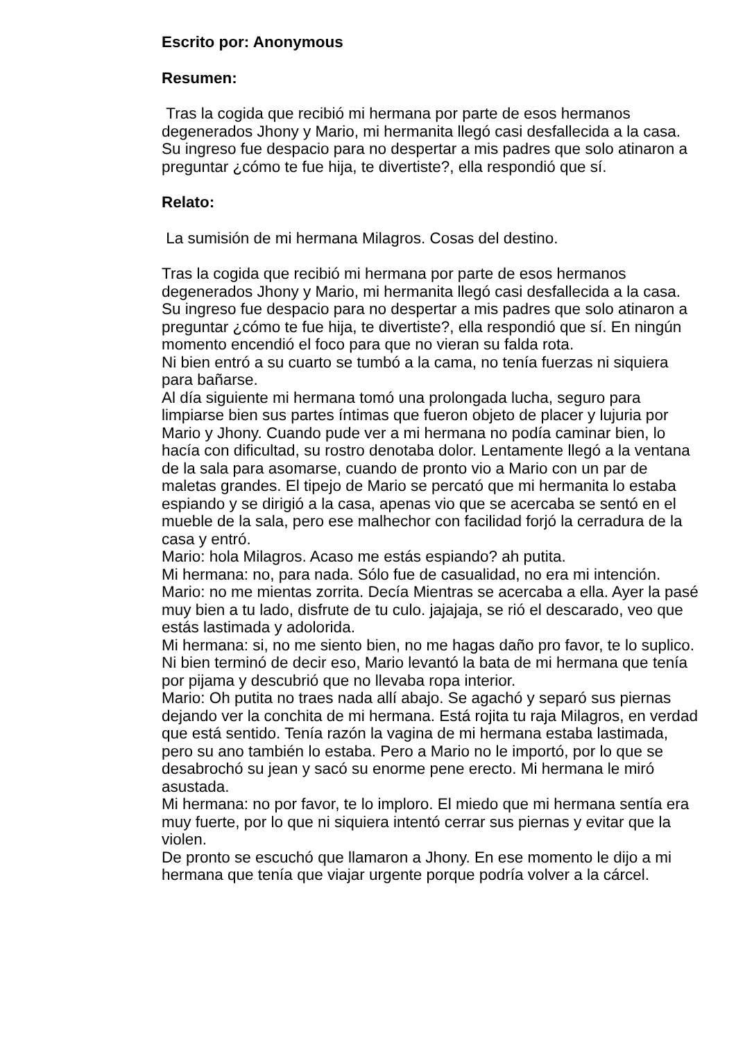Escrito por: Anonymous
Resumen:
Tras la cogida que recibió mi hermana por parte de esos hermanos degenerados Jhony y Mario, mi hermanita llegó casi desfallecida a la casa. Su ingreso fue despacio para no despertar a mis padres que solo atinaron a preguntar ¿cómo te fue hija, te divertiste?, ella respondió que sí.
Relato:
La sumisión de mi hermana Milagros. Cosas del destino.
Tras la cogida que recibió mi hermana por parte de esos hermanos degenerados Jhony y Mario, mi hermanita llegó casi desfallecida a la casa. Su ingreso fue despacio para no despertar a mis padres que solo atinaron a preguntar ¿cómo te fue hija, te divertiste?, ella respondió que sí. En ningún momento encendió el foco para que no vieran su falda rota.
Ni bien entró a su cuarto se tumbó a la cama, no tenía fuerzas ni siquiera para bañarse.
Al día siguiente mi hermana tomó una prolongada lucha, seguro para limpiarse bien sus partes íntimas que fueron objeto de placer y lujuria por Mario y Jhony. Cuando pude ver a mi hermana no podía caminar bien, lo hacía con dificultad, su rostro denotaba dolor. Lentamente llegó a la ventana de la sala para asomarse, cuando de pronto vio a Mario con un par de maletas grandes. El tipejo de Mario se percató que mi hermanita lo estaba espiando y se dirigió a la casa, apenas vio que se acercaba se sentó en el mueble de la sala, pero ese malhechor con facilidad forjó la cerradura de la casa y entró.
Mario: hola Milagros. Acaso me estás espiando? ah putita.
Mi hermana: no, para nada. Sólo fue de casualidad, no era mi intención.
Mario: no me mientas zorrita. Decía Mientras se acercaba a ella. Ayer la pasé muy bien a tu lado, disfrute de tu culo. jajajaja, se rió el descarado, veo que estás lastimada y adolorida.
Mi hermana: si, no me siento bien, no me hagas daño pro favor, te lo suplico. Ni bien terminó de decir eso, Mario levantó la bata de mi hermana que tenía por pijama y descubrió que no llevaba ropa interior.
Mario: Oh putita no traes nada allí abajo. Se agachó y separó sus piernas dejando ver la conchita de mi hermana. Está rojita tu raja Milagros, en verdad que está sentido. Tenía razón la vagina de mi hermana estaba lastimada, pero su ano también lo estaba. Pero a Mario no le importó, por lo que se desabrochó su jean y sacó su enorme pene erecto. Mi hermana le miró asustada.
Mi hermana: no por favor, te lo imploro. El miedo que mi hermana sentía era muy fuerte, por lo que ni siquiera intentó cerrar sus piernas y evitar que la violen.
De pronto se escuchó que llamaron a Jhony. En ese momento le dijo a mi hermana que tenía que viajar urgente porque podría volver a la cárcel.